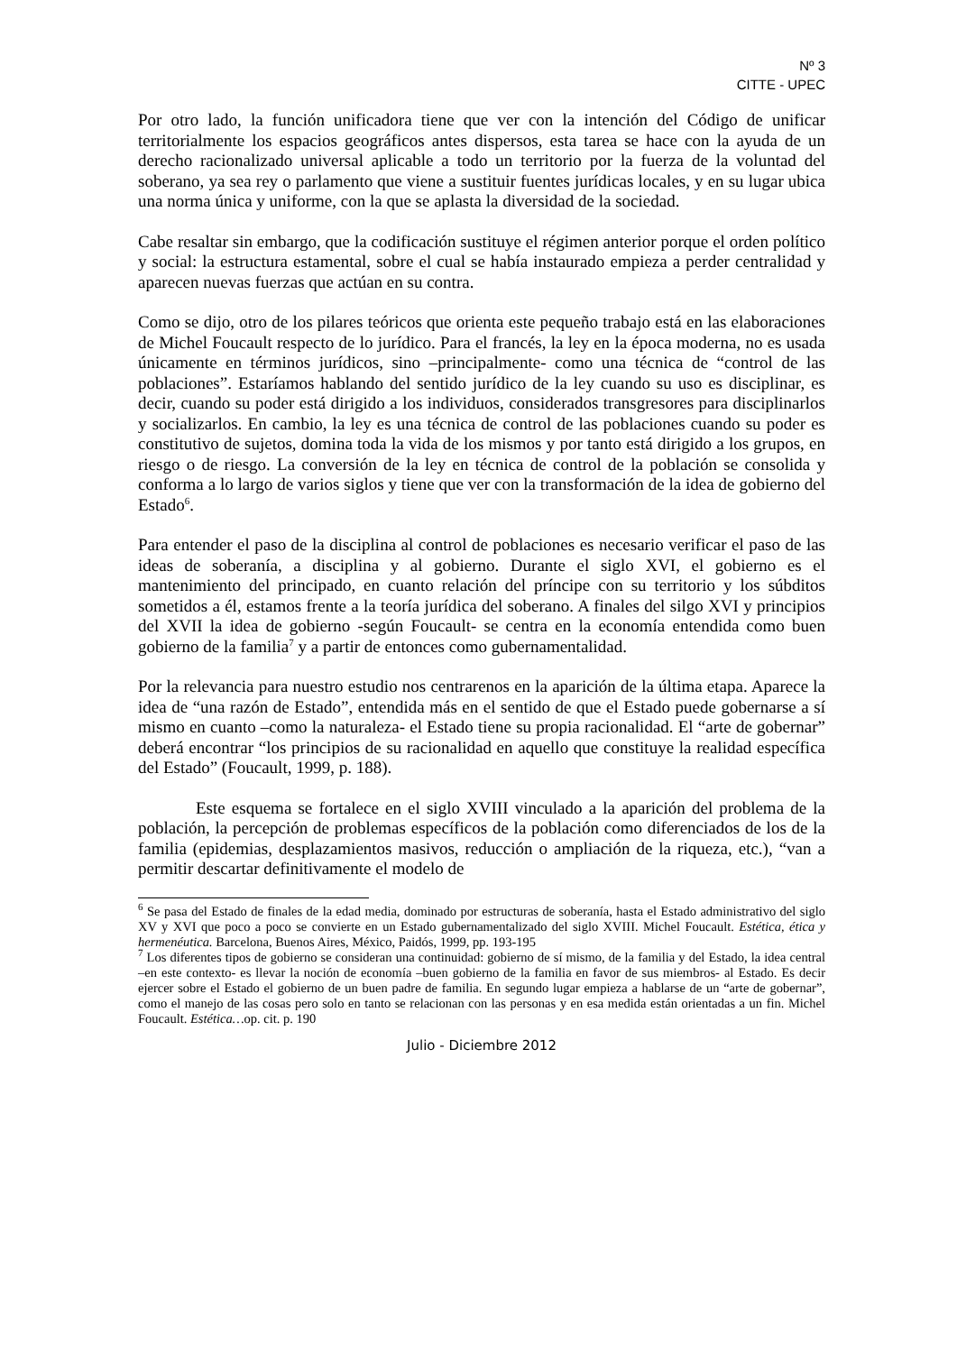Nº 3
CITTE - UPEC
Por otro lado, la función unificadora tiene que ver con la intención del Código de unificar territorialmente los espacios geográficos antes dispersos, esta tarea se hace con la ayuda de un derecho racionalizado universal aplicable a todo un territorio por la fuerza de la voluntad del soberano, ya sea rey o parlamento que viene a sustituir fuentes jurídicas locales, y en su lugar ubica una norma única y uniforme, con la que se aplasta la diversidad de la sociedad.
Cabe resaltar sin embargo, que la codificación sustituye el régimen anterior porque el orden político y social: la estructura estamental, sobre el cual se había instaurado empieza a perder centralidad y aparecen nuevas fuerzas que actúan en su contra.
Como se dijo, otro de los pilares teóricos que orienta este pequeño trabajo está en las elaboraciones de Michel Foucault respecto de lo jurídico. Para el francés, la ley en la época moderna, no es usada únicamente en términos jurídicos, sino –principalmente- como una técnica de “control de las poblaciones”. Estaríamos hablando del sentido jurídico de la ley cuando su uso es disciplinar, es decir, cuando su poder está dirigido a los individuos, considerados transgresores para disciplinarlos y socializarlos. En cambio, la ley es una técnica de control de las poblaciones cuando su poder es constitutivo de sujetos, domina toda la vida de los mismos y por tanto está dirigido a los grupos, en riesgo o de riesgo. La conversión de la ley en técnica de control de la población se consolida y conforma a lo largo de varios siglos y tiene que ver con la transformación de la idea de gobierno del Estado<sup>6</sup>.
Para entender el paso de la disciplina al control de poblaciones es necesario verificar el paso de las ideas de soberanía, a disciplina y al gobierno. Durante el siglo XVI, el gobierno es el mantenimiento del principado, en cuanto relación del príncipe con su territorio y los súbditos sometidos a él, estamos frente a la teoría jurídica del soberano. A finales del silgo XVI y principios del XVII la idea de gobierno -según Foucault- se centra en la economía entendida como buen gobierno de la familia<sup>7</sup> y a partir de entonces como gubernamentalidad.
Por la relevancia para nuestro estudio nos centrarenos en la aparición de la última etapa. Aparece la idea de “una razón de Estado”, entendida más en el sentido de que el Estado puede gobernarse a sí mismo en cuanto –como la naturaleza- el Estado tiene su propia racionalidad. El “arte de gobernar” deberá encontrar “los principios de su racionalidad en aquello que constituye la realidad específica del Estado” (Foucault, 1999, p. 188).
Este esquema se fortalece en el siglo XVIII vinculado a la aparición del problema de la población, la percepción de problemas específicos de la población como diferenciados de los de la familia (epidemias, desplazamientos masivos, reducción o ampliación de la riqueza, etc.), “van a permitir descartar definitivamente el modelo de
<sup>6</sup> Se pasa del Estado de finales de la edad media, dominado por estructuras de soberanía, hasta el Estado administrativo del siglo XV y XVI que poco a poco se convierte en un Estado gubernamentalizado del siglo XVIII. Michel Foucault. Estética, ética y hermenéutica. Barcelona, Buenos Aires, México, Paidós, 1999, pp. 193-195
<sup>7</sup> Los diferentes tipos de gobierno se consideran una continuidad: gobierno de sí mismo, de la familia y del Estado, la idea central –en este contexto- es llevar la noción de economía –buen gobierno de la familia en favor de sus miembros- al Estado. Es decir ejercer sobre el Estado el gobierno de un buen padre de familia. En segundo lugar empieza a hablarse de un “arte de gobernar”, como el manejo de las cosas pero solo en tanto se relacionan con las personas y en esa medida están orientadas a un fin. Michel Foucault. Estética…op. cit. p. 190
Julio - Diciembre 2012